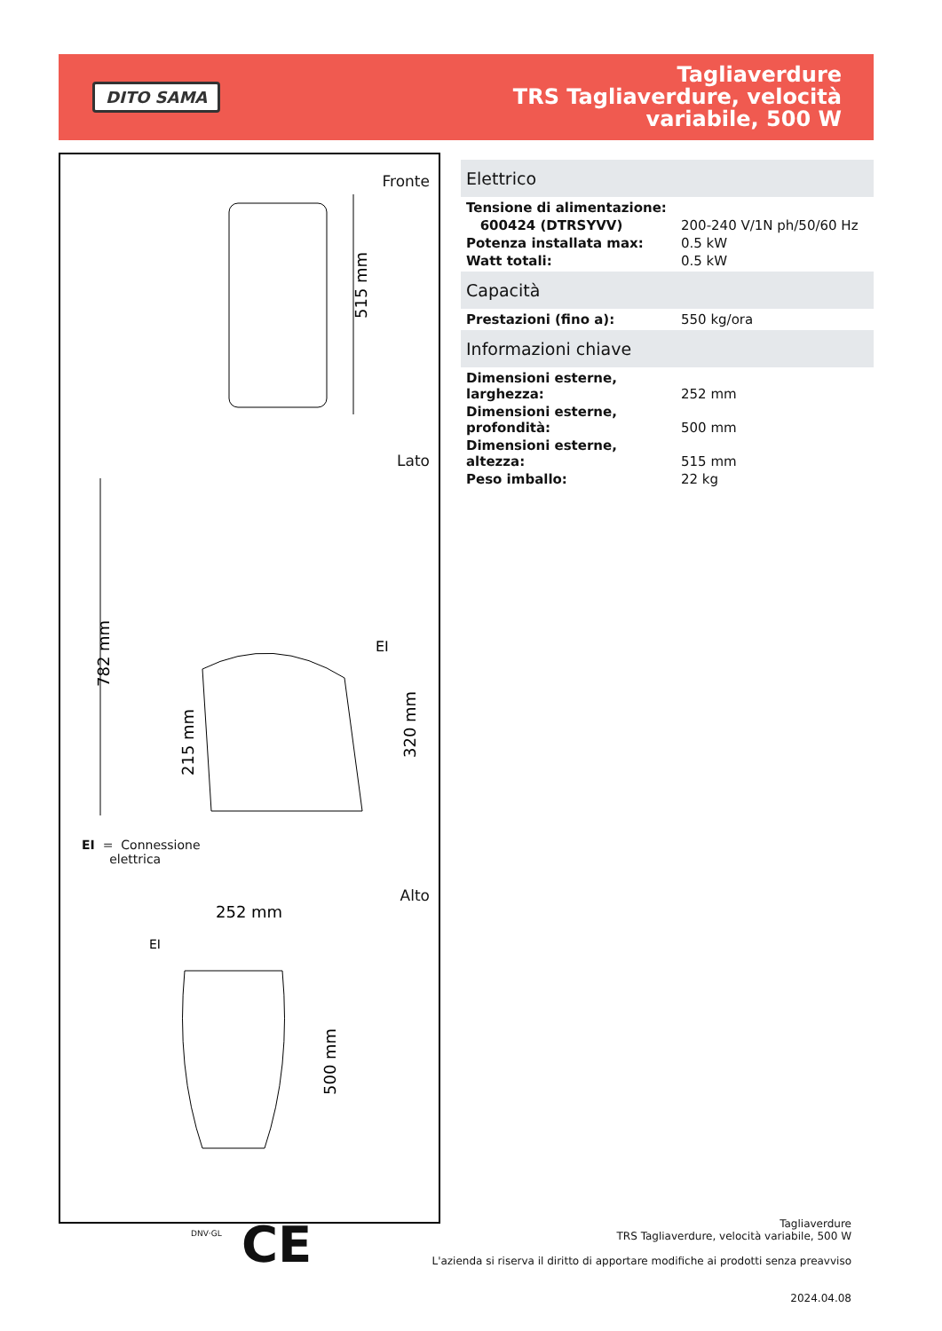DITO SAMA
Tagliaverdure
TRS Tagliaverdure, velocità
variabile, 500 W
Fronte
515 mm
Lato
782 mm
215 mm
320 mm
EI
EI = Connessione
elettrica
Alto
252 mm
EI
500 mm
Elettrico
| Tensione di alimentazione: | |
| 600424 (DTRSYVV) | 200-240 V/1N ph/50/60 Hz |
| Potenza installata max: | 0.5 kW |
| Watt totali: | 0.5 kW |
Capacità
| Prestazioni (fino a): | 550 kg/ora |
Informazioni chiave
| Dimensioni esterne, larghezza: | 252 mm |
| Dimensioni esterne, profondità: | 500 mm |
| Dimensioni esterne, altezza: | 515 mm |
| Peso imballo: | 22 kg |
DNV·GL CE
Tagliaverdure
TRS Tagliaverdure, velocità variabile, 500 W
L'azienda si riserva il diritto di apportare modifiche ai prodotti senza preavviso
2024.04.08